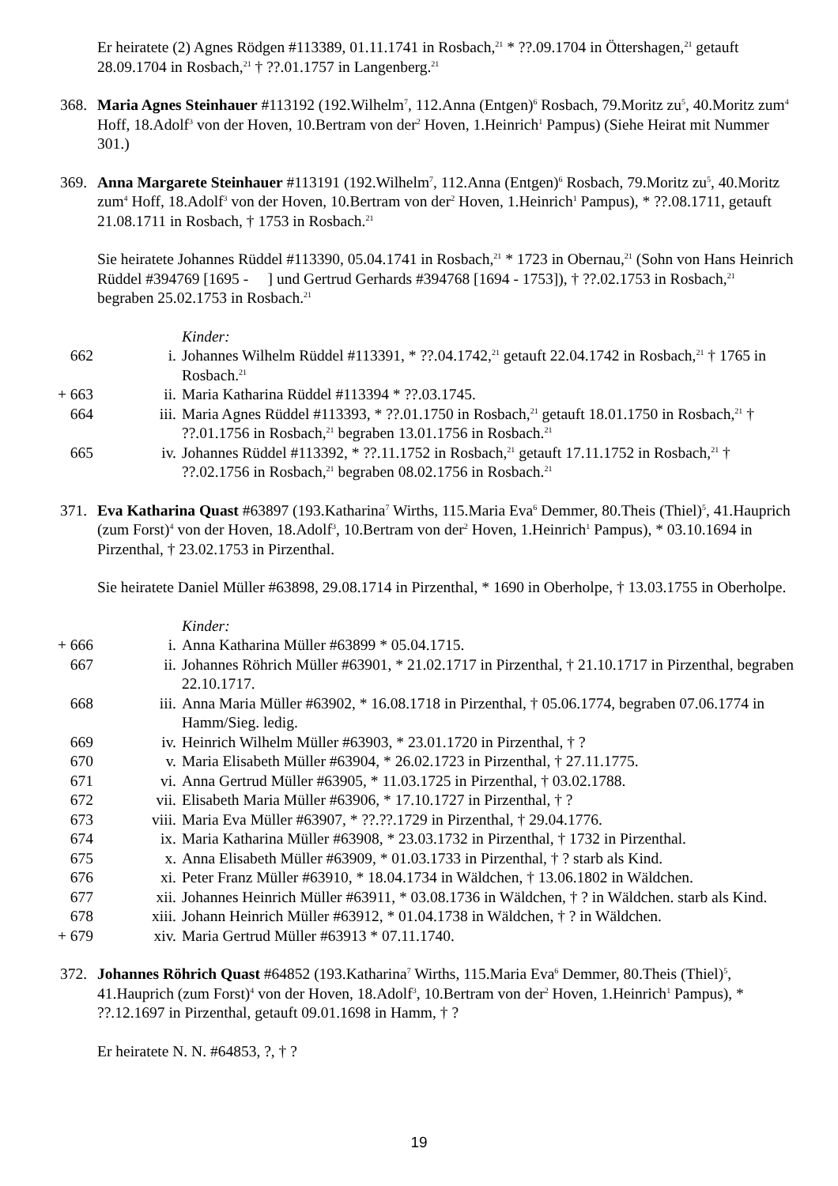Er heiratete (2) Agnes Rödgen #113389, 01.11.1741 in Rosbach,<sup>21</sup> * ??.09.1704 in Öttershagen,<sup>21</sup> getauft 28.09.1704 in Rosbach,<sup>21</sup> † ??.01.1757 in Langenberg.<sup>21</sup>
368. Maria Agnes Steinhauer #113192 (192.Wilhelm<sup>7</sup>, 112.Anna (Entgen)<sup>6</sup> Rosbach, 79.Moritz zu<sup>5</sup>, 40.Moritz zum<sup>4</sup> Hoff, 18.Adolf<sup>3</sup> von der Hoven, 10.Bertram von der<sup>2</sup> Hoven, 1.Heinrich<sup>1</sup> Pampus) (Siehe Heirat mit Nummer 301.)
369. Anna Margarete Steinhauer #113191 (192.Wilhelm<sup>7</sup>, 112.Anna (Entgen)<sup>6</sup> Rosbach, 79.Moritz zu<sup>5</sup>, 40.Moritz zum<sup>4</sup> Hoff, 18.Adolf<sup>3</sup> von der Hoven, 10.Bertram von der<sup>2</sup> Hoven, 1.Heinrich<sup>1</sup> Pampus), * ??.08.1711, getauft 21.08.1711 in Rosbach, † 1753 in Rosbach.<sup>21</sup>
Sie heiratete Johannes Rüddel #113390, 05.04.1741 in Rosbach,<sup>21</sup> * 1723 in Obernau,<sup>21</sup> (Sohn von Hans Heinrich Rüddel #394769 [1695 - ] und Gertrud Gerhards #394768 [1694 - 1753]), † ??.02.1753 in Rosbach,<sup>21</sup> begraben 25.02.1753 in Rosbach.<sup>21</sup>
Kinder:
662 i. Johannes Wilhelm Rüddel #113391, * ??.04.1742,<sup>21</sup> getauft 22.04.1742 in Rosbach,<sup>21</sup> † 1765 in Rosbach.<sup>21</sup>
+ 663 ii. Maria Katharina Rüddel #113394 * ??.03.1745.
664 iii. Maria Agnes Rüddel #113393, * ??.01.1750 in Rosbach,<sup>21</sup> getauft 18.01.1750 in Rosbach,<sup>21</sup> † ??.01.1756 in Rosbach,<sup>21</sup> begraben 13.01.1756 in Rosbach.<sup>21</sup>
665 iv. Johannes Rüddel #113392, * ??.11.1752 in Rosbach,<sup>21</sup> getauft 17.11.1752 in Rosbach,<sup>21</sup> † ??.02.1756 in Rosbach,<sup>21</sup> begraben 08.02.1756 in Rosbach.<sup>21</sup>
371. Eva Katharina Quast #63897 (193.Katharina<sup>7</sup> Wirths, 115.Maria Eva<sup>6</sup> Demmer, 80.Theis (Thiel)<sup>5</sup>, 41.Hauprich (zum Forst)<sup>4</sup> von der Hoven, 18.Adolf<sup>3</sup>, 10.Bertram von der<sup>2</sup> Hoven, 1.Heinrich<sup>1</sup> Pampus), * 03.10.1694 in Pirzenthal, † 23.02.1753 in Pirzenthal.
Sie heiratete Daniel Müller #63898, 29.08.1714 in Pirzenthal, * 1690 in Oberholpe, † 13.03.1755 in Oberholpe.
Kinder:
+ 666 i. Anna Katharina Müller #63899 * 05.04.1715.
667 ii. Johannes Röhrich Müller #63901, * 21.02.1717 in Pirzenthal, † 21.10.1717 in Pirzenthal, begraben 22.10.1717.
668 iii. Anna Maria Müller #63902, * 16.08.1718 in Pirzenthal, † 05.06.1774, begraben 07.06.1774 in Hamm/Sieg. ledig.
669 iv. Heinrich Wilhelm Müller #63903, * 23.01.1720 in Pirzenthal, † ?
670 v. Maria Elisabeth Müller #63904, * 26.02.1723 in Pirzenthal, † 27.11.1775.
671 vi. Anna Gertrud Müller #63905, * 11.03.1725 in Pirzenthal, † 03.02.1788.
672 vii. Elisabeth Maria Müller #63906, * 17.10.1727 in Pirzenthal, † ?
673 viii. Maria Eva Müller #63907, * ??.??.1729 in Pirzenthal, † 29.04.1776.
674 ix. Maria Katharina Müller #63908, * 23.03.1732 in Pirzenthal, † 1732 in Pirzenthal.
675 x. Anna Elisabeth Müller #63909, * 01.03.1733 in Pirzenthal, † ? starb als Kind.
676 xi. Peter Franz Müller #63910, * 18.04.1734 in Wäldchen, † 13.06.1802 in Wäldchen.
677 xii. Johannes Heinrich Müller #63911, * 03.08.1736 in Wäldchen, † ? in Wäldchen. starb als Kind.
678 xiii. Johann Heinrich Müller #63912, * 01.04.1738 in Wäldchen, † ? in Wäldchen.
+ 679 xiv. Maria Gertrud Müller #63913 * 07.11.1740.
372. Johannes Röhrich Quast #64852 (193.Katharina<sup>7</sup> Wirths, 115.Maria Eva<sup>6</sup> Demmer, 80.Theis (Thiel)<sup>5</sup>, 41.Hauprich (zum Forst)<sup>4</sup> von der Hoven, 18.Adolf<sup>3</sup>, 10.Bertram von der<sup>2</sup> Hoven, 1.Heinrich<sup>1</sup> Pampus), * ??.12.1697 in Pirzenthal, getauft 09.01.1698 in Hamm, † ?
Er heiratete N. N. #64853, ?, † ?
19